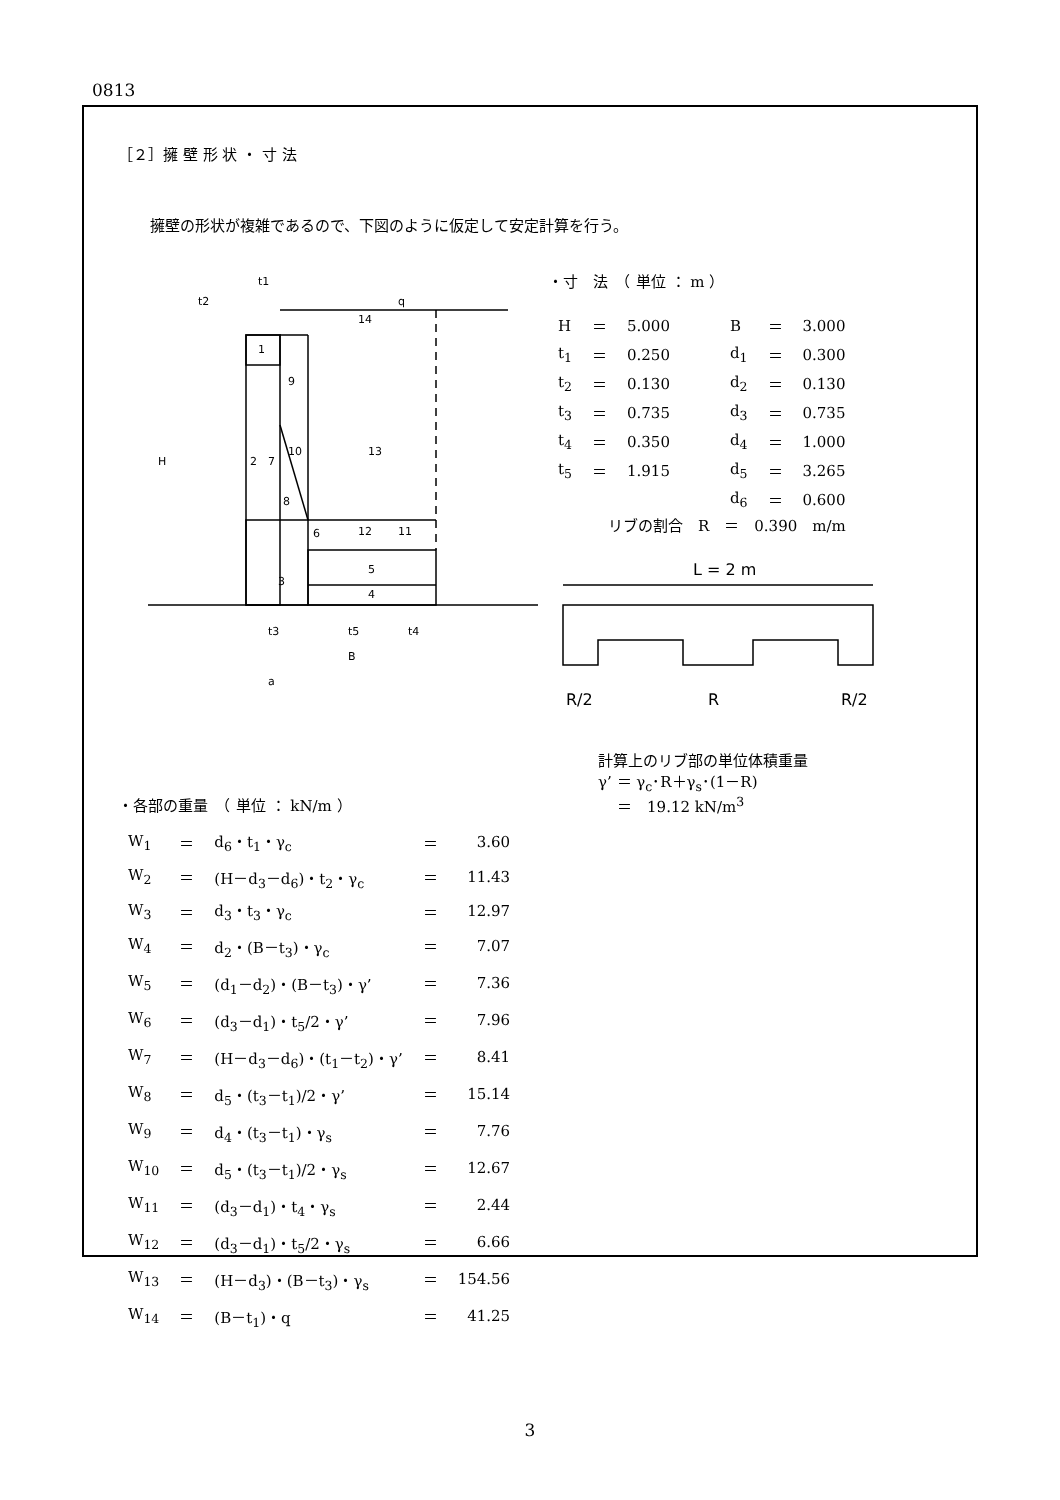0813
［２］擁 壁 形 状 ・ 寸 法
擁壁の形状が複雑であるので、下図のように仮定して安定計算を行う。
1
2
3
4
5
6
7
8
9
10
11
12
13
14
t1
t2
q
H
t3
t5
t4
B
a
・寸　法　（ 単位 ： m ）
| H | ＝ | 5.000 | B | ＝ | 3.000 |
| t<sub>1</sub> | ＝ | 0.250 | d<sub>1</sub> | ＝ | 0.300 |
| t<sub>2</sub> | ＝ | 0.130 | d<sub>2</sub> | ＝ | 0.130 |
| t<sub>3</sub> | ＝ | 0.735 | d<sub>3</sub> | ＝ | 0.735 |
| t<sub>4</sub> | ＝ | 0.350 | d<sub>4</sub> | ＝ | 1.000 |
| t<sub>5</sub> | ＝ | 1.915 | d<sub>5</sub> | ＝ | 3.265 |
| | | | d<sub>6</sub> | ＝ | 0.600 |
リブの割合　R　＝　0.390　m/m
L = 2 m
R/2
R
R/2
・各部の重量　（ 単位 ： kN/m ）
計算上のリブ部の単位体積重量
γ’ ＝ γ<sub>c</sub>･R＋γ<sub>s</sub>･(1－R)
＝　19.12 kN/m<sup>3</sup>
| W<sub>1</sub> | ＝ | d<sub>6</sub>・t<sub>1</sub>・γ<sub>c</sub> | ＝ | 3.60 |
| W<sub>2</sub> | ＝ | (H－d<sub>3</sub>－d<sub>6</sub>)・t<sub>2</sub>・γ<sub>c</sub> | ＝ | 11.43 |
| W<sub>3</sub> | ＝ | d<sub>3</sub>・t<sub>3</sub>・γ<sub>c</sub> | ＝ | 12.97 |
| W<sub>4</sub> | ＝ | d<sub>2</sub>・(B－t<sub>3</sub>)・γ<sub>c</sub> | ＝ | 7.07 |
| W<sub>5</sub> | ＝ | (d<sub>1</sub>－d<sub>2</sub>)・(B－t<sub>3</sub>)・γ’ | ＝ | 7.36 |
| W<sub>6</sub> | ＝ | (d<sub>3</sub>－d<sub>1</sub>)・t<sub>5</sub>/2・γ’ | ＝ | 7.96 |
| W<sub>7</sub> | ＝ | (H－d<sub>3</sub>－d<sub>6</sub>)・(t<sub>1</sub>－t<sub>2</sub>)・γ’ | ＝ | 8.41 |
| W<sub>8</sub> | ＝ | d<sub>5</sub>・(t<sub>3</sub>－t<sub>1</sub>)/2・γ’ | ＝ | 15.14 |
| W<sub>9</sub> | ＝ | d<sub>4</sub>・(t<sub>3</sub>－t<sub>1</sub>)・γ<sub>s</sub> | ＝ | 7.76 |
| W<sub>10</sub> | ＝ | d<sub>5</sub>・(t<sub>3</sub>－t<sub>1</sub>)/2・γ<sub>s</sub> | ＝ | 12.67 |
| W<sub>11</sub> | ＝ | (d<sub>3</sub>－d<sub>1</sub>)・t<sub>4</sub>・γ<sub>s</sub> | ＝ | 2.44 |
| W<sub>12</sub> | ＝ | (d<sub>3</sub>－d<sub>1</sub>)・t<sub>5</sub>/2・γ<sub>s</sub> | ＝ | 6.66 |
| W<sub>13</sub> | ＝ | (H－d<sub>3</sub>)・(B－t<sub>3</sub>)・γ<sub>s</sub> | ＝ | 154.56 |
| W<sub>14</sub> | ＝ | (B－t<sub>1</sub>)・q | ＝ | 41.25 |
3